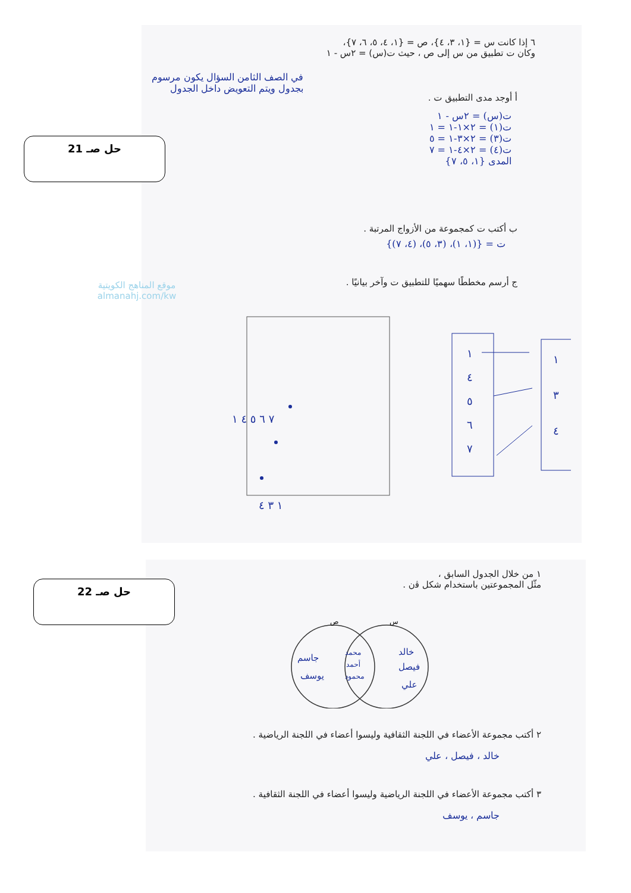حل صـ 21
٦ إذا كانت س = {١، ٣، ٤}، ص = {١، ٤، ٥، ٦، ٧}،
وكان ت تطبيق من س إلى ص ، حيث ت(س) = ٢س - ١
في الصف الثامن السؤال يكون مرسوم بجدول ويتم التعويض داخل الجدول
أ أوجد مدى التطبيق ت .
ت(س) = ٢س - ١
ت(١) = ٢×١-١ = ١
ت(٣) = ٢×٣-١ = ٥
ت(٤) = ٢×٤-١ = ٧
المدى {١، ٥، ٧}
ب أكتب ت كمجموعة من الأزواج المرتبة .
ت = {(١، ١)، (٣، ٥)، (٤، ٧)}
ج أرسم مخططًا سهميًا للتطبيق ت وآخر بيانيًا .
موقع المناهج الكويتية
almanahj.com/kw
٧ ٦ ٥ ٤ ١
١ ٣ ٤
١
٤
٥
٦
٧
١
٣
٤
حل صـ 22
١ من خلال الجدول السابق ،
مثّل المجموعتين باستخدام شكل ﭬن .
ص
س
جاسم
يوسف
محمد
أحمد
محمود
خالد
فيصل
علي
٢ أكتب مجموعة الأعضاء في اللجنة الثقافية وليسوا أعضاء في اللجنة الرياضية .
خالد ، فيصل ، علي
٣ أكتب مجموعة الأعضاء في اللجنة الرياضية وليسوا أعضاء في اللجنة الثقافية .
جاسم ، يوسف